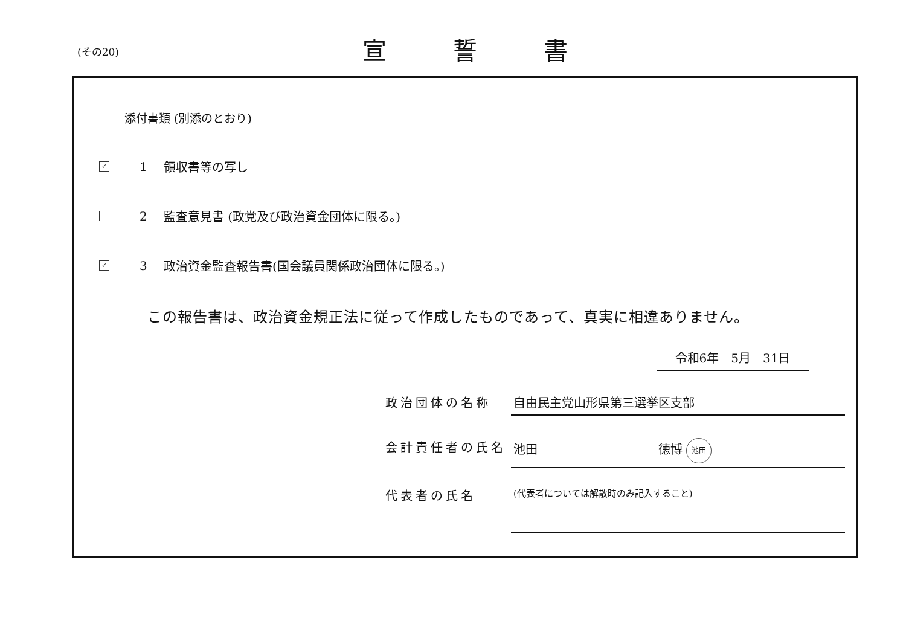(その20) 宣誓書
添付書類 (別添のとおり)
✓
1 領収書等の写し
2 監査意見書 (政党及び政治資金団体に限る。)
✓
3 政治資金監査報告書(国会議員関係政治団体に限る。)
この報告書は、政治資金規正法に従って作成したものであって、真実に相違ありません。
令和6年　5月　31日
政治団体の名称 自由民主党山形県第三選挙区支部
会計責任者の氏名 池田 徳博 池田
代表者の氏名
(代表者については解散時のみ記入すること)